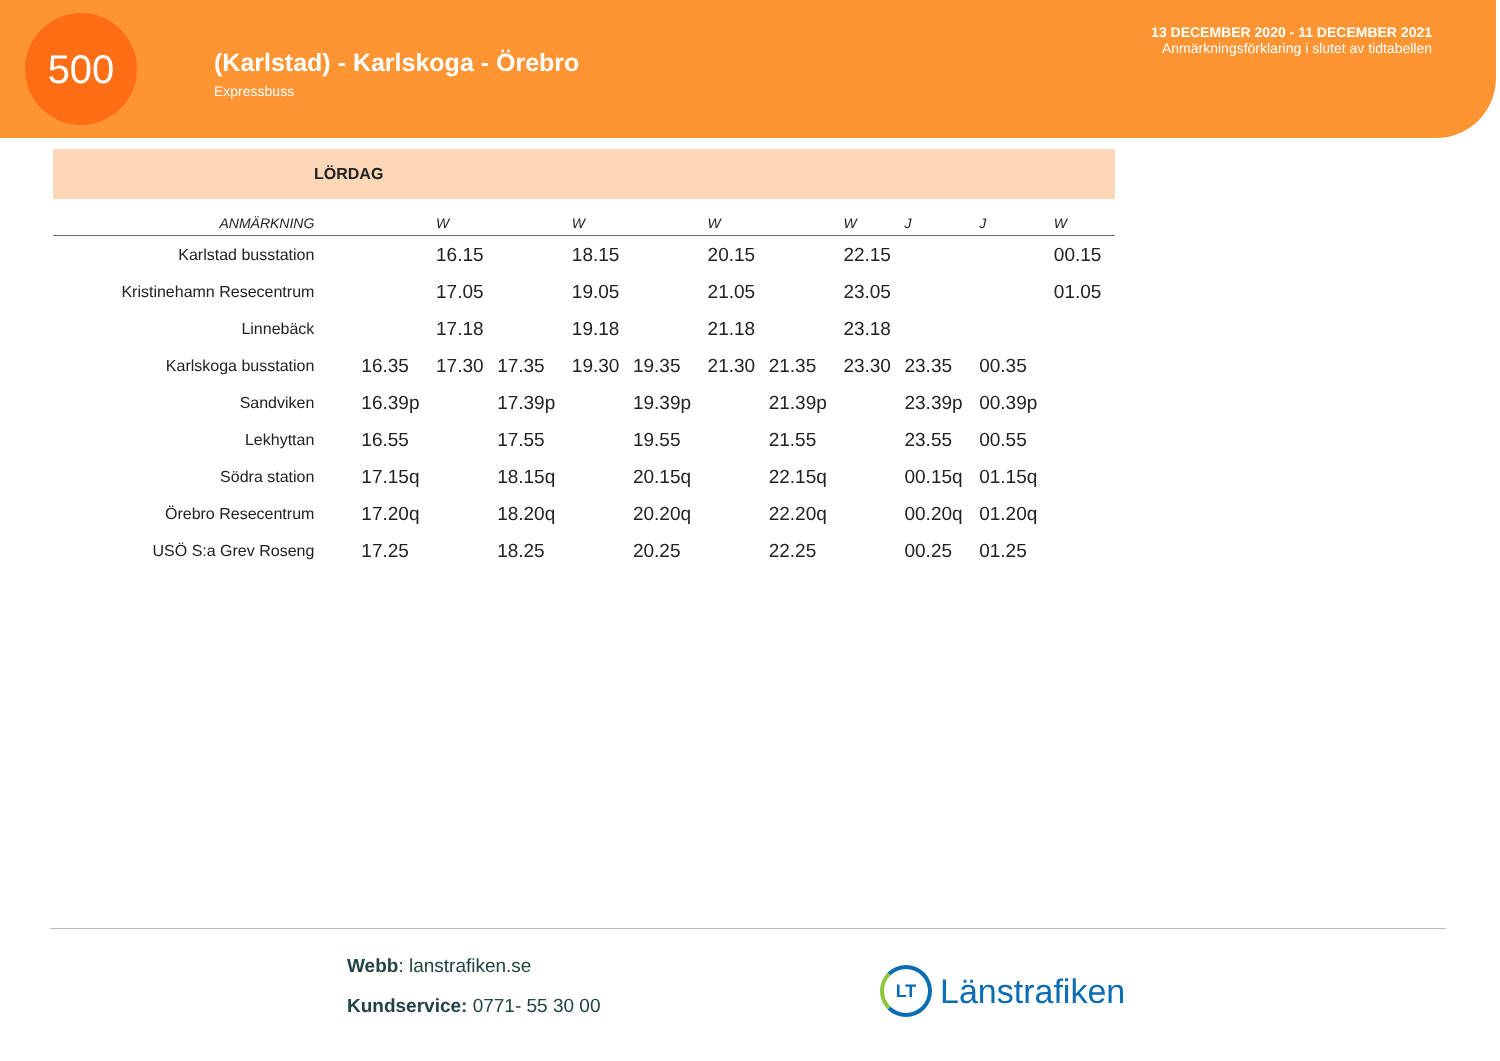500
(Karlstad) - Karlskoga - Örebro
Expressbuss
13 DECEMBER 2020 - 11 DECEMBER 2021
Anmärkningsförklaring i slutet av tidtabellen
LÖRDAG
| ANMÄRKNING | | W | | W | | W | | W | J | J | W |
| --- | --- | --- | --- | --- | --- | --- | --- | --- | --- | --- | --- |
| Karlstad busstation | | 16.15 | | 18.15 | | 20.15 | | 22.15 | | | 00.15 |
| Kristinehamn Resecentrum | | 17.05 | | 19.05 | | 21.05 | | 23.05 | | | 01.05 |
| Linnebäck | | 17.18 | | 19.18 | | 21.18 | | 23.18 | | | |
| Karlskoga busstation | 16.35 | 17.30 | 17.35 | 19.30 | 19.35 | 21.30 | 21.35 | 23.30 | 23.35 | 00.35 | |
| Sandviken | 16.39p | | 17.39p | | 19.39p | | 21.39p | | 23.39p | 00.39p | |
| Lekhyttan | 16.55 | | 17.55 | | 19.55 | | 21.55 | | 23.55 | 00.55 | |
| Södra station | 17.15q | | 18.15q | | 20.15q | | 22.15q | | 00.15q | 01.15q | |
| Örebro Resecentrum | 17.20q | | 18.20q | | 20.20q | | 22.20q | | 00.20q | 01.20q | |
| USÖ S:a Grev Roseng | 17.25 | | 18.25 | | 20.25 | | 22.25 | | 00.25 | 01.25 | |
Webb: lanstrafiken.se
Kundservice: 0771- 55 30 00
LT
Länstrafiken